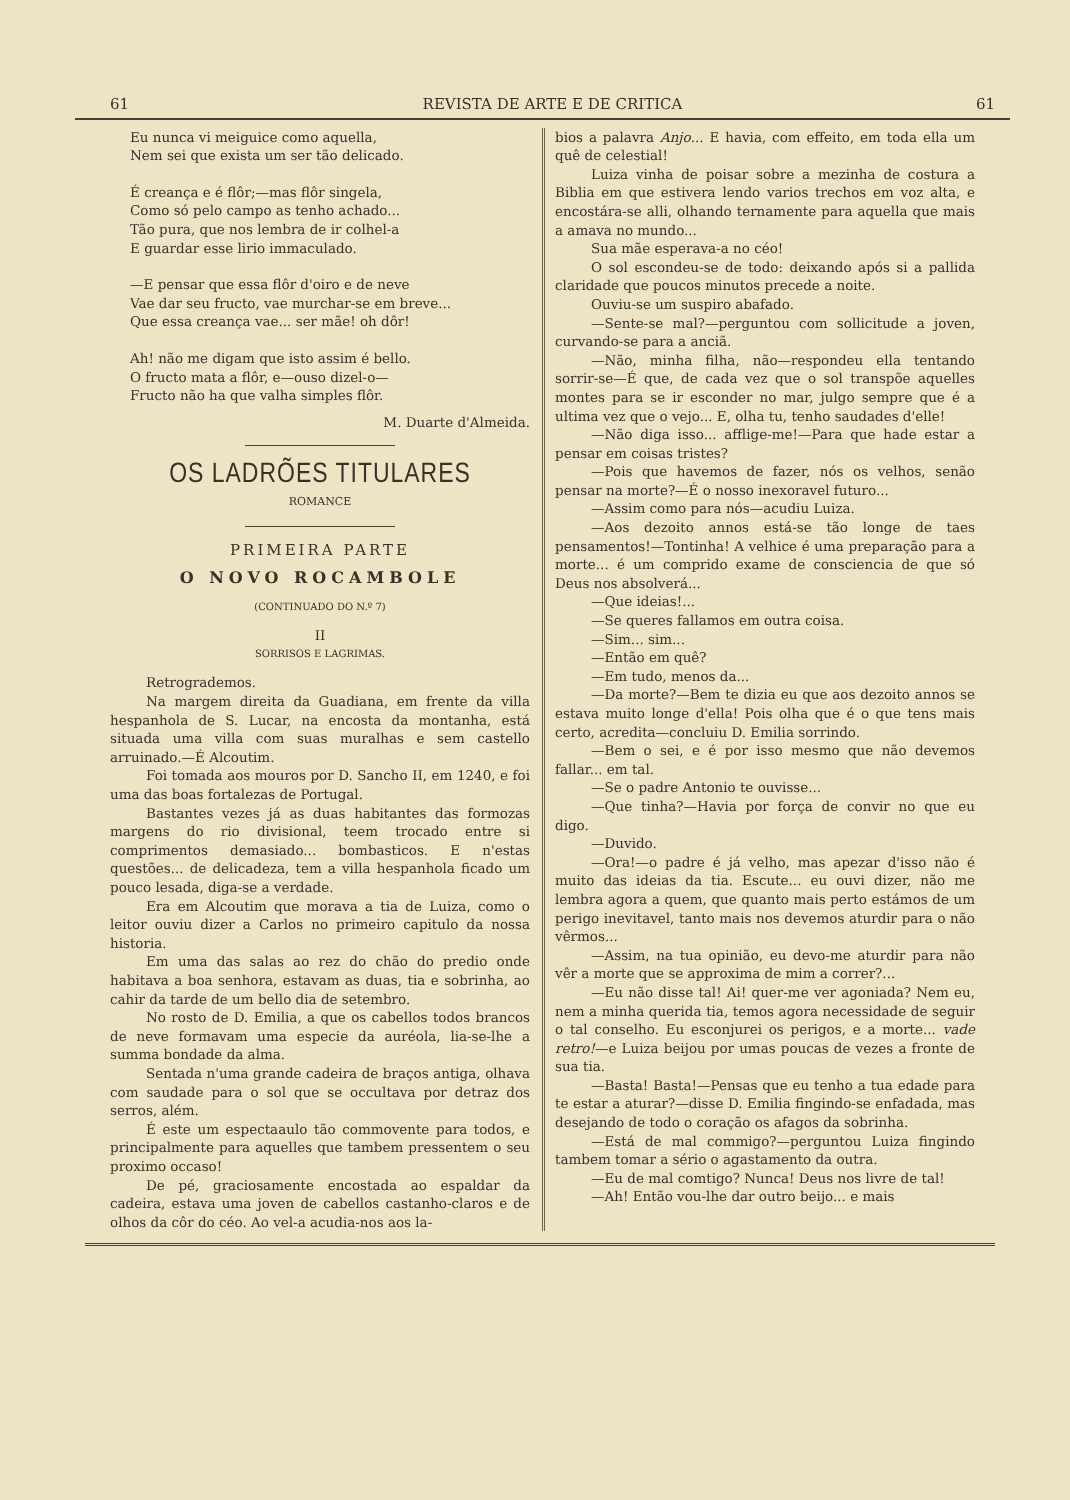61 REVISTA DE ARTE E DE CRITICA 61
Eu nunca vi meiguice como aquella,
Nem sei que exista um ser tão delicado.
É creança e é flôr;—mas flôr singela,
Como só pelo campo as tenho achado...
Tão pura, que nos lembra de ir colhel-a
E guardar esse lirio immaculado.
—E pensar que essa flôr d'oiro e de neve
Vae dar seu fructo, vae murchar-se em breve...
Que essa creança vae... ser mãe! oh dôr!
Ah! não me digam que isto assim é bello.
O fructo mata a flôr, e—ouso dizel-o—
Fructo não ha que valha simples flôr.
M. Duarte d'Almeida.
OS LADRÕES TITULARES
ROMANCE
PRIMEIRA PARTE
O NOVO ROCAMBOLE
(CONTINUADO DO N.º 7)
II
SORRISOS E LAGRIMAS.
Retrogrademos.
Na margem direita da Guadiana, em frente da villa hespanhola de S. Lucar, na encosta da montanha, está situada uma villa com suas muralhas e sem castello arruinado.—É Alcoutim.
Foi tomada aos mouros por D. Sancho II, em 1240, e foi uma das boas fortalezas de Portugal.
Bastantes vezes já as duas habitantes das formozas margens do rio divisional, teem trocado entre si comprimentos demasiado... bombasticos. E n'estas questões... de delicadeza, tem a villa hespanhola ficado um pouco lesada, diga-se a verdade.
Era em Alcoutim que morava a tia de Luiza, como o leitor ouviu dizer a Carlos no primeiro capitulo da nossa historia.
Em uma das salas ao rez do chão do predio onde habitava a boa senhora, estavam as duas, tia e sobrinha, ao cahir da tarde de um bello dia de setembro.
No rosto de D. Emilia, a que os cabellos todos brancos de neve formavam uma especie da auréola, lia-se-lhe a summa bondade da alma.
Sentada n'uma grande cadeira de braços antiga, olhava com saudade para o sol que se occultava por detraz dos serros, além.
É este um espectaaulo tão commovente para todos, e principalmente para aquelles que tambem pressentem o seu proximo occaso!
De pé, graciosamente encostada ao espaldar da cadeira, estava uma joven de cabellos castanho-claros e de olhos da côr do céo. Ao vel-a acudia-nos aos la-
bios a palavra Anjo... E havia, com effeito, em toda ella um quê de celestial!
Luiza vinha de poisar sobre a mezinha de costura a Biblia em que estivera lendo varios trechos em voz alta, e encostára-se alli, olhando ternamente para aquella que mais a amava no mundo...
Sua mãe esperava-a no céo!
O sol escondeu-se de todo: deixando após si a pallida claridade que poucos minutos precede a noite.
Ouviu-se um suspiro abafado.
—Sente-se mal?—perguntou com sollicitude a joven, curvando-se para a anciã.
—Não, minha filha, não—respondeu ella tentando sorrir-se—É que, de cada vez que o sol transpõe aquelles montes para se ir esconder no mar, julgo sempre que é a ultima vez que o vejo... E, olha tu, tenho saudades d'elle!
—Não diga isso... afflige-me!—Para que hade estar a pensar em coisas tristes?
—Pois que havemos de fazer, nós os velhos, senão pensar na morte?—É o nosso inexoravel futuro...
—Assim como para nós—acudiu Luiza.
—Aos dezoito annos está-se tão longe de taes pensamentos!—Tontinha! A velhice é uma preparação para a morte... é um comprido exame de consciencia de que só Deus nos absolverá...
—Que ideias!...
—Se queres fallamos em outra coisa.
—Sim... sim...
—Então em quê?
—Em tudo, menos da...
—Da morte?—Bem te dizia eu que aos dezoito annos se estava muito longe d'ella! Pois olha que é o que tens mais certo, acredita—concluiu D. Emilia sorrindo.
—Bem o sei, e é por isso mesmo que não devemos fallar... em tal.
—Se o padre Antonio te ouvisse...
—Que tinha?—Havia por força de convir no que eu digo.
—Duvido.
—Ora!—o padre é já velho, mas apezar d'isso não é muito das ideias da tia. Escute... eu ouvi dizer, não me lembra agora a quem, que quanto mais perto estámos de um perigo inevitavel, tanto mais nos devemos aturdir para o não vêrmos...
—Assim, na tua opinião, eu devo-me aturdir para não vêr a morte que se approxima de mim a correr?...
—Eu não disse tal! Ai! quer-me ver agoniada? Nem eu, nem a minha querida tia, temos agora necessidade de seguir o tal conselho. Eu esconjurei os perigos, e a morte... vade retro!—e Luiza beijou por umas poucas de vezes a fronte de sua tia.
—Basta! Basta!—Pensas que eu tenho a tua edade para te estar a aturar?—disse D. Emilia fingindo-se enfadada, mas desejando de todo o coração os afagos da sobrinha.
—Está de mal commigo?—perguntou Luiza fingindo tambem tomar a sério o agastamento da outra.
—Eu de mal comtigo? Nunca! Deus nos livre de tal!
—Ah! Então vou-lhe dar outro beijo... e mais